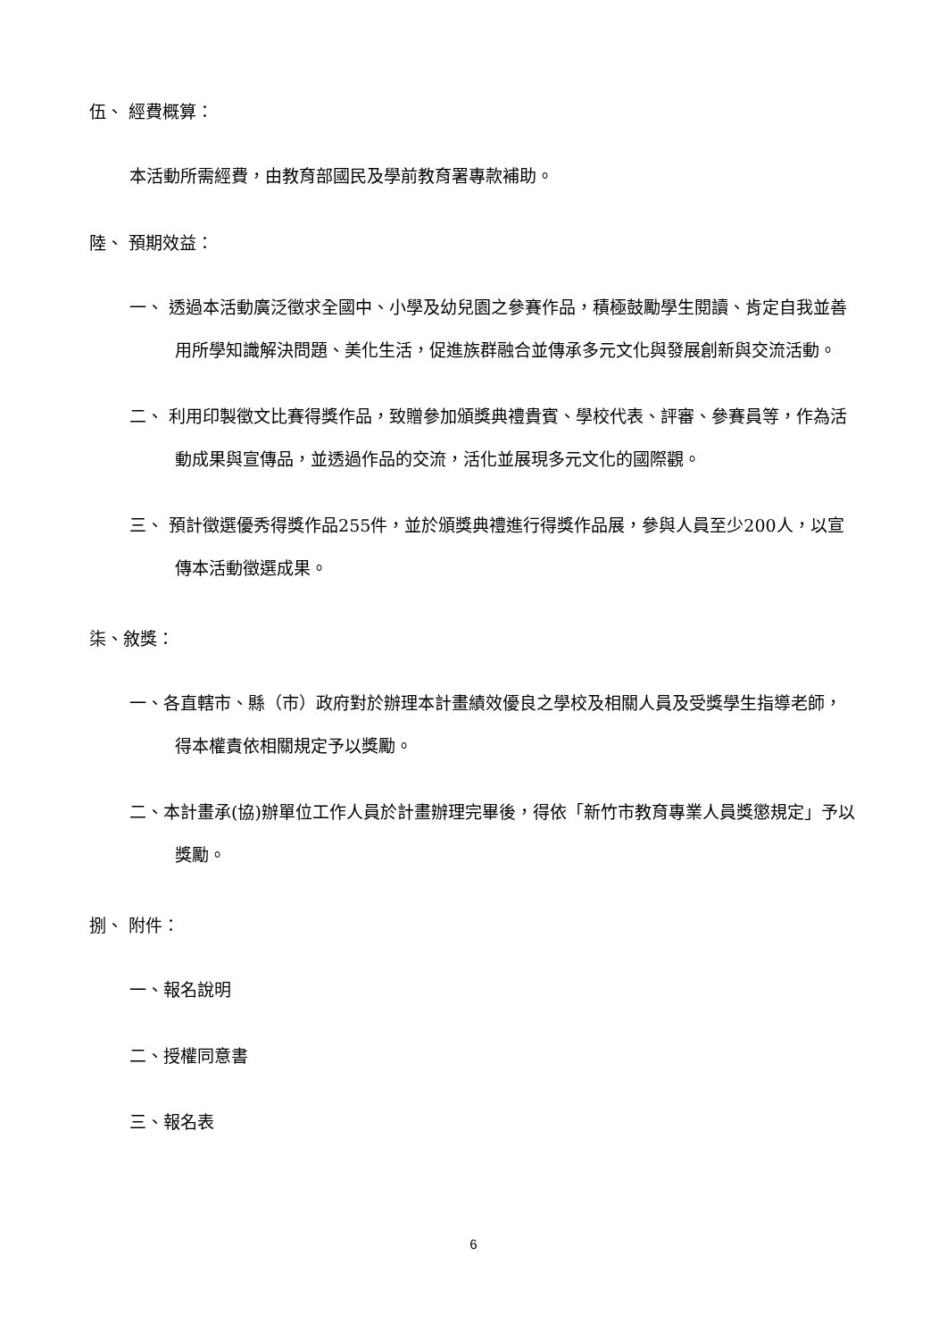伍、 經費概算：
本活動所需經費，由教育部國民及學前教育署專款補助。
陸、 預期效益：
一、 透過本活動廣泛徵求全國中、小學及幼兒園之參賽作品，積極鼓勵學生閱讀、肯定自我並善用所學知識解決問題、美化生活，促進族群融合並傳承多元文化與發展創新與交流活動。
二、 利用印製徵文比賽得獎作品，致贈參加頒獎典禮貴賓、學校代表、評審、參賽員等，作為活動成果與宣傳品，並透過作品的交流，活化並展現多元文化的國際觀。
三、 預計徵選優秀得獎作品255件，並於頒獎典禮進行得獎作品展，參與人員至少200人，以宣傳本活動徵選成果。
柒、敘獎：
一、各直轄市、縣（市）政府對於辦理本計畫績效優良之學校及相關人員及受獎學生指導老師，得本權責依相關規定予以獎勵。
二、本計畫承(協)辦單位工作人員於計畫辦理完畢後，得依「新竹市教育專業人員獎懲規定」予以獎勵。
捌、 附件：
一、報名說明
二、授權同意書
三、報名表
6